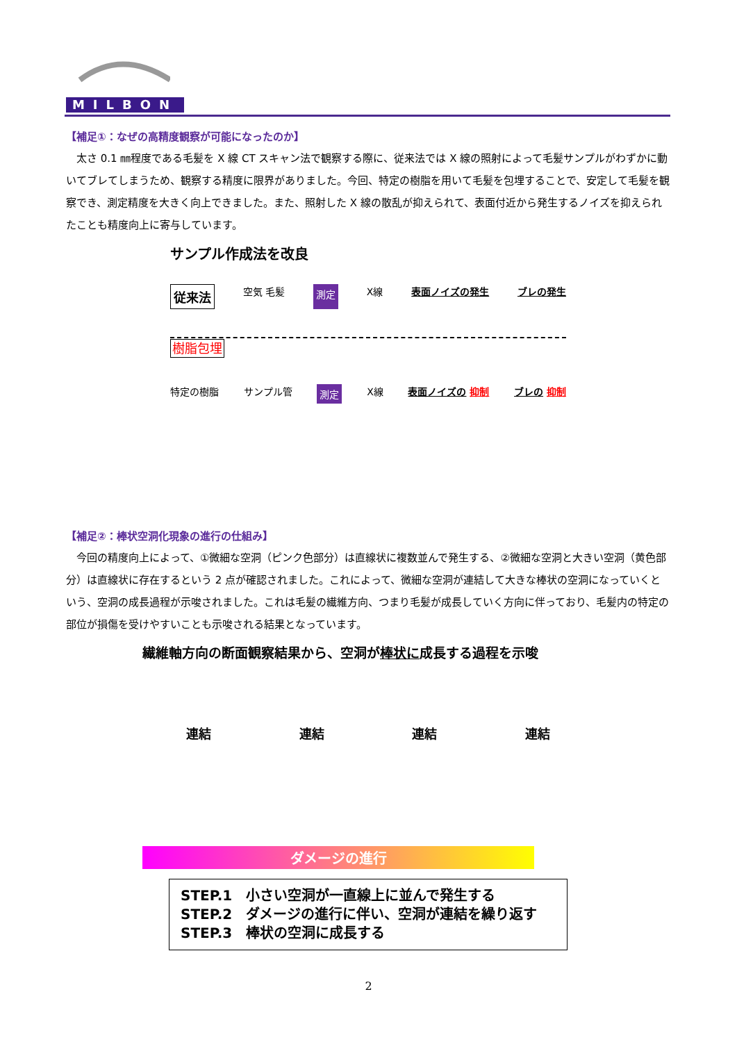MILBON
【補足①：なぜの高精度観察が可能になったのか】
太さ 0.1 ㎜程度である毛髪を X 線 CT スキャン法で観察する際に、従来法では X 線の照射によって毛髪サンプルがわずかに動いてブレてしまうため、観察する精度に限界がありました。今回、特定の樹脂を用いて毛髪を包埋することで、安定して毛髪を観察でき、測定精度を大きく向上できました。また、照射した X 線の散乱が抑えられて、表面付近から発生するノイズを抑えられたことも精度向上に寄与しています。
サンプル作成法を改良
従来法 空気 毛髪 測定 X線 表面ノイズの発生 ブレの発生
樹脂包埋
特定の樹脂 サンプル管 測定 X線 表面ノイズの 抑制 ブレの 抑制
【補足②：棒状空洞化現象の進行の仕組み】
今回の精度向上によって、①微細な空洞（ピンク色部分）は直線状に複数並んで発生する、②微細な空洞と大きい空洞（黄色部分）は直線状に存在するという 2 点が確認されました。これによって、微細な空洞が連結して大きな棒状の空洞になっていくという、空洞の成長過程が示唆されました。これは毛髪の繊維方向、つまり毛髪が成長していく方向に伴っており、毛髪内の特定の部位が損傷を受けやすいことも示唆される結果となっています。
繊維軸方向の断面観察結果から、空洞が棒状に成長する過程を示唆
連結 連結 連結 連結
ダメージの進行
STEP.1　小さい空洞が一直線上に並んで発生する
STEP.2　ダメージの進行に伴い、空洞が連結を繰り返す
STEP.3　棒状の空洞に成長する
2